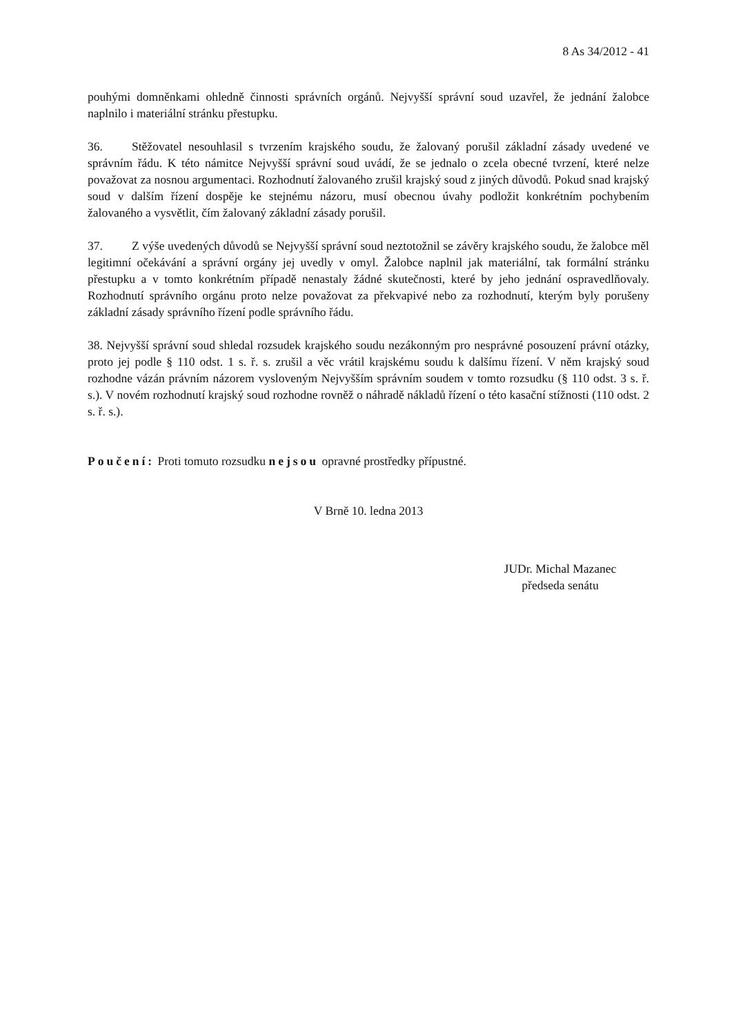8 As 34/2012 - 41
pouhými domněnkami ohledně činnosti správních orgánů. Nejvyšší správní soud uzavřel, že jednání žalobce naplnilo i materiální stránku přestupku.
36. Stěžovatel nesouhlasil s tvrzením krajského soudu, že žalovaný porušil základní zásady uvedené ve správním řádu. K této námitce Nejvyšší správní soud uvádí, že se jednalo o zcela obecné tvrzení, které nelze považovat za nosnou argumentaci. Rozhodnutí žalovaného zrušil krajský soud z jiných důvodů. Pokud snad krajský soud v dalším řízení dospěje ke stejnému názoru, musí obecnou úvahy podložit konkrétním pochybením žalovaného a vysvětlit, čím žalovaný základní zásady porušil.
37. Z výše uvedených důvodů se Nejvyšší správní soud neztotožnil se závěry krajského soudu, že žalobce měl legitimní očekávání a správní orgány jej uvedly v omyl. Žalobce naplnil jak materiální, tak formální stránku přestupku a v tomto konkrétním případě nenastaly žádné skutečnosti, které by jeho jednání ospravedlňovaly. Rozhodnutí správního orgánu proto nelze považovat za překvapivé nebo za rozhodnutí, kterým byly porušeny základní zásady správního řízení podle správního řádu.
38. Nejvyšší správní soud shledal rozsudek krajského soudu nezákonným pro nesprávné posouzení právní otázky, proto jej podle § 110 odst. 1 s. ř. s. zrušil a věc vrátil krajskému soudu k dalšímu řízení. V něm krajský soud rozhodne vázán právním názorem vysloveným Nejvyšším správním soudem v tomto rozsudku (§ 110 odst. 3 s. ř. s.). V novém rozhodnutí krajský soud rozhodne rovněž o náhradě nákladů řízení o této kasační stížnosti (110 odst. 2 s. ř. s.).
Poučení: Proti tomuto rozsudku nejsou opravné prostředky přípustné.
V Brně 10. ledna 2013
JUDr. Michal Mazanec
předseda senátu